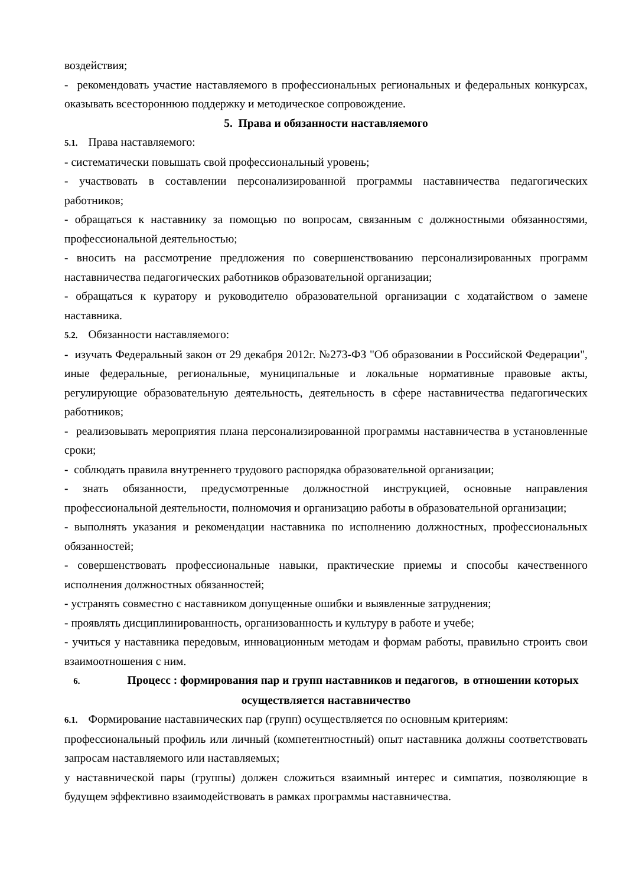воздействия;
- рекомендовать участие наставляемого в профессиональных региональных и федеральных конкурсах, оказывать всестороннюю поддержку и методическое сопровождение.
5. Права и обязанности наставляемого
5.1. Права наставляемого:
- систематически повышать свой профессиональный уровень;
- участвовать в составлении персонализированной программы наставничества педагогических работников;
- обращаться к наставнику за помощью по вопросам, связанным с должностными обязанностями, профессиональной деятельностью;
- вносить на рассмотрение предложения по совершенствованию персонализированных программ наставничества педагогических работников образовательной организации;
- обращаться к куратору и руководителю образовательной организации с ходатайством о замене наставника.
5.2. Обязанности наставляемого:
- изучать Федеральный закон от 29 декабря 2012г. №273-ФЗ "Об образовании в Российской Федерации", иные федеральные, региональные, муниципальные и локальные нормативные правовые акты, регулирующие образовательную деятельность, деятельность в сфере наставничества педагогических работников;
- реализовывать мероприятия плана персонализированной программы наставничества в установленные сроки;
- соблюдать правила внутреннего трудового распорядка образовательной организации;
- знать обязанности, предусмотренные должностной инструкцией, основные направления профессиональной деятельности, полномочия и организацию работы в образовательной организации;
- выполнять указания и рекомендации наставника по исполнению должностных, профессиональных обязанностей;
- совершенствовать профессиональные навыки, практические приемы и способы качественного исполнения должностных обязанностей;
- устранять совместно с наставником допущенные ошибки и выявленные затруднения;
- проявлять дисциплинированность, организованность и культуру в работе и учебе;
- учиться у наставника передовым, инновационным методам и формам работы, правильно строить свои взаимоотношения с ним.
6. Процесс : формирования пар и групп наставников и педагогов, в отношении которых осуществляется наставничество
6.1. Формирование наставнических пар (групп) осуществляется по основным критериям:
профессиональный профиль или личный (компетентностный) опыт наставника должны соответствовать запросам наставляемого или наставляемых;
у наставнической пары (группы) должен сложиться взаимный интерес и симпатия, позволяющие в будущем эффективно взаимодействовать в рамках программы наставничества.